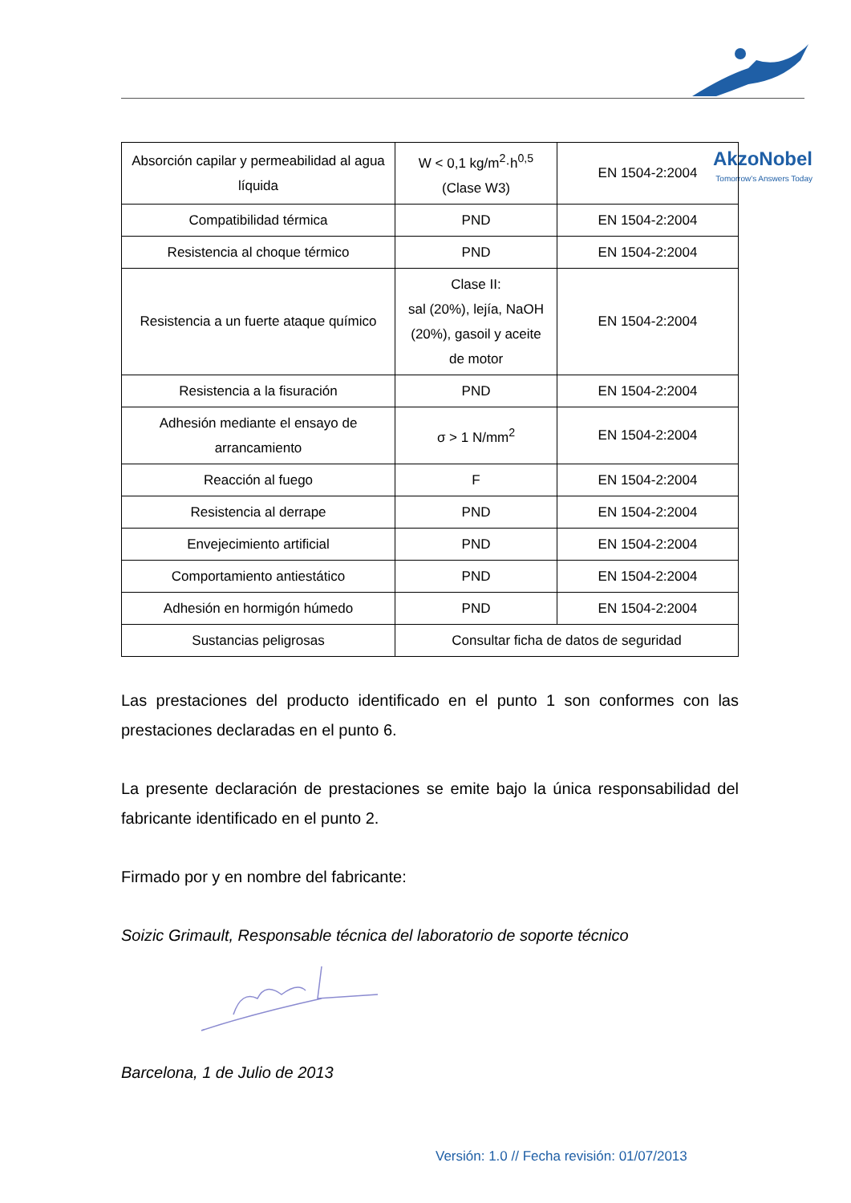AkzoNobel
Tomorrow's Answers Today
| Absorción capilar y permeabilidad al agua líquida | W < 0,1 kg/m<sup>2</sup>·h<sup>0,5</sup> (Clase W3) | EN 1504-2:2004 |
| Compatibilidad térmica | PND | EN 1504-2:2004 |
| Resistencia al choque térmico | PND | EN 1504-2:2004 |
| Resistencia a un fuerte ataque químico | Clase II: sal (20%), lejía, NaOH (20%), gasoil y aceite de motor | EN 1504-2:2004 |
| Resistencia a la fisuración | PND | EN 1504-2:2004 |
| Adhesión mediante el ensayo de arrancamiento | σ > 1 N/mm<sup>2</sup> | EN 1504-2:2004 |
| Reacción al fuego | F | EN 1504-2:2004 |
| Resistencia al derrape | PND | EN 1504-2:2004 |
| Envejecimiento artificial | PND | EN 1504-2:2004 |
| Comportamiento antiestático | PND | EN 1504-2:2004 |
| Adhesión en hormigón húmedo | PND | EN 1504-2:2004 |
| Sustancias peligrosas | Consultar ficha de datos de seguridad | |
Las prestaciones del producto identificado en el punto 1 son conformes con las prestaciones declaradas en el punto 6.
La presente declaración de prestaciones se emite bajo la única responsabilidad del fabricante identificado en el punto 2.
Firmado por y en nombre del fabricante:
Soizic Grimault, Responsable técnica del laboratorio de soporte técnico
Barcelona, 1 de Julio de 2013
Versión: 1.0 // Fecha revisión: 01/07/2013